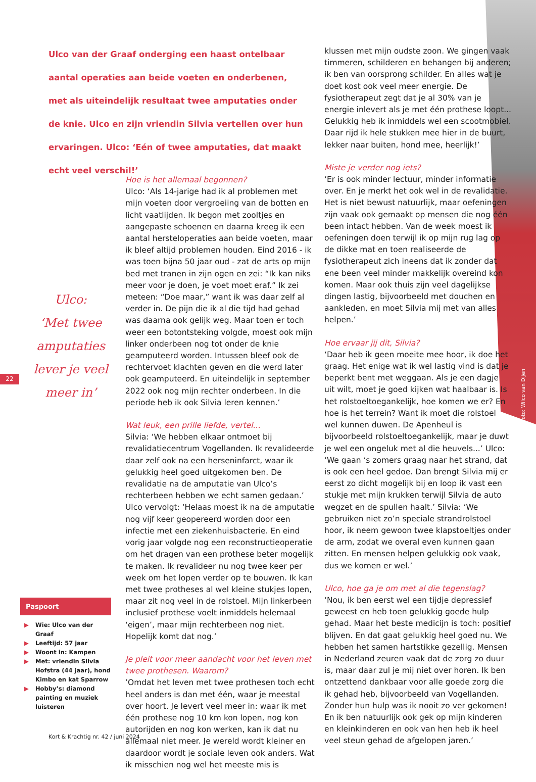Foto: Wilco van Dijen
Ulco van der Graaf onderging een haast ontelbaar aantal operaties aan beide voeten en onderbenen, met als uiteindelijk resultaat twee amputaties onder de knie. Ulco en zijn vriendin Silvia vertellen over hun ervaringen. Ulco: ‘Eén of twee amputaties, dat maakt echt veel verschil!’
Ulco:
‘Met twee amputaties lever je veel meer in’
22
Hoe is het allemaal begonnen?
Ulco: ‘Als 14-jarige had ik al problemen met mijn voeten door vergroeiing van de botten en licht vaatlijden. Ik begon met zooltjes en aangepaste schoenen en daarna kreeg ik een aantal hersteloperaties aan beide voeten, maar ik bleef altijd problemen houden. Eind 2016 - ik was toen bijna 50 jaar oud - zat de arts op mijn bed met tranen in zijn ogen en zei: “Ik kan niks meer voor je doen, je voet moet eraf.” Ik zei meteen: “Doe maar,” want ik was daar zelf al verder in. De pijn die ik al die tijd had gehad was daarna ook gelijk weg. Maar toen er toch weer een botontsteking volgde, moest ook mijn linker onderbeen nog tot onder de knie geamputeerd worden. Intussen bleef ook de rechtervoet klachten geven en die werd later ook geamputeerd. En uiteindelijk in september 2022 ook nog mijn rechter onderbeen. In die periode heb ik ook Silvia leren kennen.’
Wat leuk, een prille liefde, vertel...
Silvia: ‘We hebben elkaar ontmoet bij revalidatiecentrum Vogellanden. Ik revalideerde daar zelf ook na een herseninfarct, waar ik gelukkig heel goed uitgekomen ben. De revalidatie na de amputatie van Ulco’s rechterbeen hebben we echt samen gedaan.’ Ulco vervolgt: ‘Helaas moest ik na de amputatie nog vijf keer geopereerd worden door een infectie met een ziekenhuisbacterie. En eind vorig jaar volgde nog een reconstructieoperatie om het dragen van een prothese beter mogelijk te maken. Ik revalideer nu nog twee keer per week om het lopen verder op te bouwen. Ik kan met twee protheses al wel kleine stukjes lopen, maar zit nog veel in de rolstoel. Mijn linkerbeen inclusief prothese voelt inmiddels helemaal ‘eigen’, maar mijn rechterbeen nog niet. Hopelijk komt dat nog.’
Je pleit voor meer aandacht voor het leven met twee prothesen. Waarom?
’Omdat het leven met twee prothesen toch echt heel anders is dan met één, waar je meestal over hoort. Je levert veel meer in: waar ik met één prothese nog 10 km kon lopen, nog kon autorijden en nog kon werken, kan ik dat nu allemaal niet meer. Je wereld wordt kleiner en daardoor wordt je sociale leven ook anders. Wat ik misschien nog wel het meeste mis is
klussen met mijn oudste zoon. We gingen vaak timmeren, schilderen en behangen bij anderen; ik ben van oorsprong schilder. En alles wat je doet kost ook veel meer energie. De fysiotherapeut zegt dat je al 30% van je energie inlevert als je met één prothese loopt... Gelukkig heb ik inmiddels wel een scootmobiel. Daar rijd ik hele stukken mee hier in de buurt, lekker naar buiten, hond mee, heerlijk!’
Miste je verder nog iets?
‘Er is ook minder lectuur, minder informatie over. En je merkt het ook wel in de revalidatie. Het is niet bewust natuurlijk, maar oefeningen zijn vaak ook gemaakt op mensen die nog één been intact hebben. Van de week moest ik oefeningen doen terwijl ik op mijn rug lag op de dikke mat en toen realiseerde de fysiotherapeut zich ineens dat ik zonder dat ene been veel minder makkelijk overeind kon komen. Maar ook thuis zijn veel dagelijkse dingen lastig, bijvoorbeeld met douchen en aankleden, en moet Silvia mij met van alles helpen.’
Hoe ervaar jij dit, Silvia?
‘Daar heb ik geen moeite mee hoor, ik doe het graag. Het enige wat ik wel lastig vind is dat je beperkt bent met weggaan. Als je een dagje uit wilt, moet je goed kijken wat haalbaar is. Is het rolstoeltoegankelijk, hoe komen we er? En hoe is het terrein? Want ik moet die rolstoel wel kunnen duwen. De Apenheul is bijvoorbeeld rolstoeltoegankelijk, maar je duwt je wel een ongeluk met al die heuvels...’ Ulco: ‘We gaan ‘s zomers graag naar het strand, dat is ook een heel gedoe. Dan brengt Silvia mij er eerst zo dicht mogelijk bij en loop ik vast een stukje met mijn krukken terwijl Silvia de auto wegzet en de spullen haalt.’ Silvia: ‘We gebruiken niet zo’n speciale strandrolstoel hoor, ik neem gewoon twee klapstoeltjes onder de arm, zodat we overal even kunnen gaan zitten. En mensen helpen gelukkig ook vaak, dus we komen er wel.’
Ulco, hoe ga je om met al die tegenslag?
‘Nou, ik ben eerst wel een tijdje depressief geweest en heb toen gelukkig goede hulp gehad. Maar het beste medicijn is toch: positief blijven. En dat gaat gelukkig heel goed nu. We hebben het samen hartstikke gezellig. Mensen in Nederland zeuren vaak dat de zorg zo duur is, maar daar zul je mij niet over horen. Ik ben ontzettend dankbaar voor alle goede zorg die ik gehad heb, bijvoorbeeld van Vogellanden. Zonder hun hulp was ik nooit zo ver gekomen! En ik ben natuurlijk ook gek op mijn kinderen en kleinkinderen en ook van hen heb ik heel veel steun gehad de afgelopen jaren.’
Paspoort
▶ Wie: Ulco van der Graaf
▶ Leeftijd: 57 jaar
▶ Woont in: Kampen
▶ Met: vriendin Silvia Hofstra (44 jaar), hond Kimbo en kat Sparrow
▶ Hobby’s: diamond painting en muziek luisteren
Kort & Krachtig nr. 42 / juni 2024